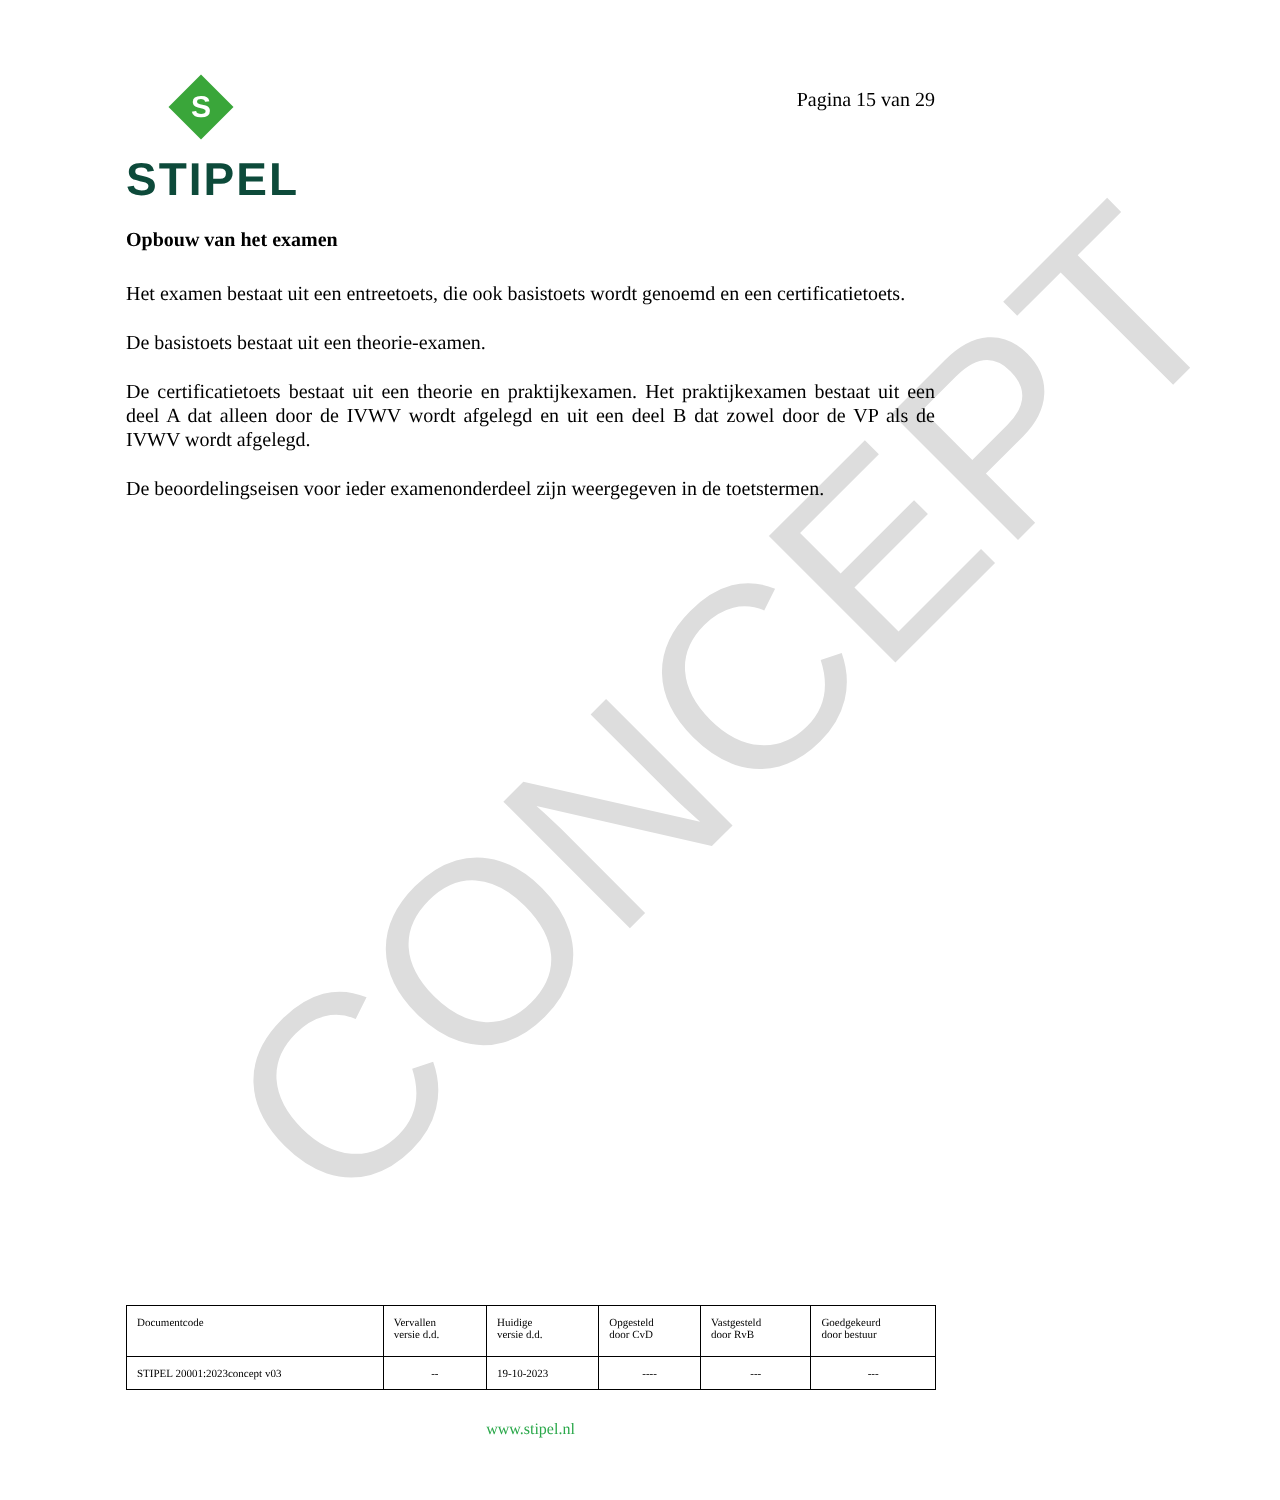CONCEPT
S
STIPEL
Pagina 15 van 29
Opbouw van het examen
Het examen bestaat uit een entreetoets, die ook basistoets wordt genoemd en een certificatietoets.
De basistoets bestaat uit een theorie-examen.
De certificatietoets bestaat uit een theorie en praktijkexamen. Het praktijkexamen bestaat uit een deel A dat alleen door de IVWV wordt afgelegd en uit een deel B dat zowel door de VP als de IVWV wordt afgelegd.
De beoordelingseisen voor ieder examenonderdeel zijn weergegeven in de toetstermen.
| Documentcode | Vervallen versie d.d. | Huidige versie d.d. | Opgesteld door CvD | Vastgesteld door RvB | Goedgekeurd door bestuur |
| STIPEL 20001:2023concept v03 | -- | 19-10-2023 | ---- | --- | --- |
www.stipel.nl